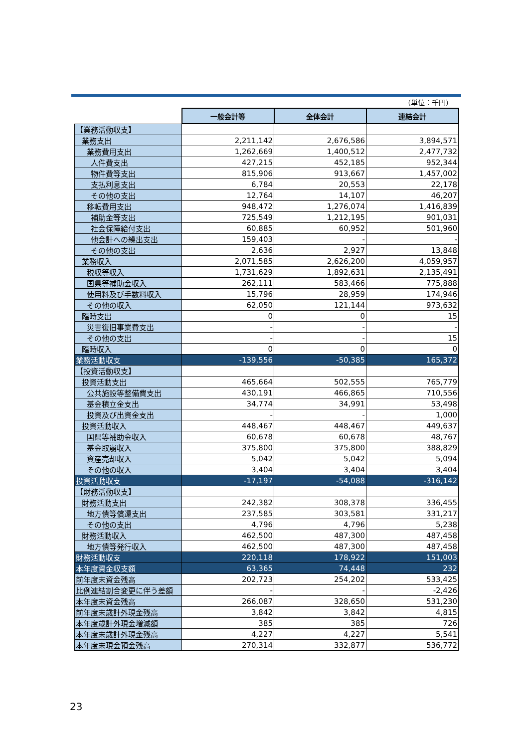（単位：千円）
| | 一般会計等 | 全体会計 | 連結会計 |
| 【業務活動収支】 | | | |
| 業務支出 | 2,211,142 | 2,676,586 | 3,894,571 |
| 業務費用支出 | 1,262,669 | 1,400,512 | 2,477,732 |
| 人件費支出 | 427,215 | 452,185 | 952,344 |
| 物件費等支出 | 815,906 | 913,667 | 1,457,002 |
| 支払利息支出 | 6,784 | 20,553 | 22,178 |
| その他の支出 | 12,764 | 14,107 | 46,207 |
| 移転費用支出 | 948,472 | 1,276,074 | 1,416,839 |
| 補助金等支出 | 725,549 | 1,212,195 | 901,031 |
| 社会保障給付支出 | 60,885 | 60,952 | 501,960 |
| 他会計への繰出支出 | 159,403 | - | - |
| その他の支出 | 2,636 | 2,927 | 13,848 |
| 業務収入 | 2,071,585 | 2,626,200 | 4,059,957 |
| 税収等収入 | 1,731,629 | 1,892,631 | 2,135,491 |
| 国県等補助金収入 | 262,111 | 583,466 | 775,888 |
| 使用料及び手数料収入 | 15,796 | 28,959 | 174,946 |
| その他の収入 | 62,050 | 121,144 | 973,632 |
| 臨時支出 | 0 | 0 | 15 |
| 災害復旧事業費支出 | - | - | - |
| その他の支出 | - | - | 15 |
| 臨時収入 | 0 | 0 | 0 |
| 業務活動収支 | -139,556 | -50,385 | 165,372 |
| 【投資活動収支】 | | | |
| 投資活動支出 | 465,664 | 502,555 | 765,779 |
| 公共施設等整備費支出 | 430,191 | 466,865 | 710,556 |
| 基金積立金支出 | 34,774 | 34,991 | 53,498 |
| 投資及び出資金支出 | - | - | 1,000 |
| 投資活動収入 | 448,467 | 448,467 | 449,637 |
| 国県等補助金収入 | 60,678 | 60,678 | 48,767 |
| 基金取崩収入 | 375,800 | 375,800 | 388,829 |
| 資産売却収入 | 5,042 | 5,042 | 5,094 |
| その他の収入 | 3,404 | 3,404 | 3,404 |
| 投資活動収支 | -17,197 | -54,088 | -316,142 |
| 【財務活動収支】 | | | |
| 財務活動支出 | 242,382 | 308,378 | 336,455 |
| 地方債等償還支出 | 237,585 | 303,581 | 331,217 |
| その他の支出 | 4,796 | 4,796 | 5,238 |
| 財務活動収入 | 462,500 | 487,300 | 487,458 |
| 地方債等発行収入 | 462,500 | 487,300 | 487,458 |
| 財務活動収支 | 220,118 | 178,922 | 151,003 |
| 本年度資金収支額 | 63,365 | 74,448 | 232 |
| 前年度末資金残高 | 202,723 | 254,202 | 533,425 |
| 比例連結割合変更に伴う差額 | - | - | -2,426 |
| 本年度末資金残高 | 266,087 | 328,650 | 531,230 |
| 前年度末歳計外現金残高 | 3,842 | 3,842 | 4,815 |
| 本年度歳計外現金増減額 | 385 | 385 | 726 |
| 本年度末歳計外現金残高 | 4,227 | 4,227 | 5,541 |
| 本年度末現金預金残高 | 270,314 | 332,877 | 536,772 |
23